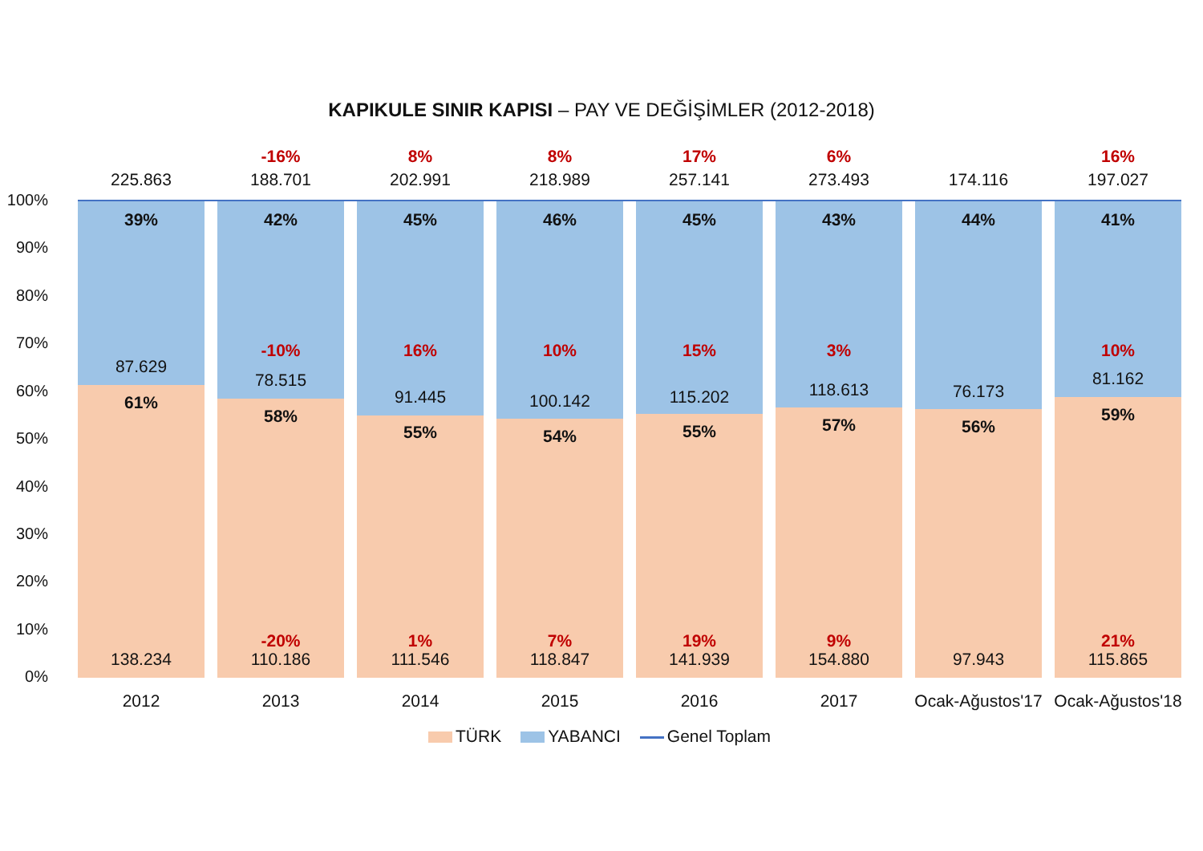KAPIKULE SINIR KAPISI – PAY VE DEĞİŞİMLER (2012-2018)
100%
90%
80%
70%
60%
50%
40%
30%
20%
10%
0%
39%
87.629
61%
138.234
42%
-10%
78.515
58%
-20%
110.186
45%
16%
91.445
55%
1%
111.546
46%
10%
100.142
54%
7%
118.847
45%
15%
115.202
55%
19%
141.939
43%
3%
118.613
57%
9%
154.880
44%
76.173
56%
97.943
41%
10%
81.162
59%
21%
115.865
225.863
-16%
188.701
8%
202.991
8%
218.989
17%
257.141
6%
273.493 174.116
16%
197.027
2012 2013 2014 2015 2016 2017
Ocak-Ağustos'17
Ocak-Ağustos'18
TÜRK YABANCI Genel Toplam